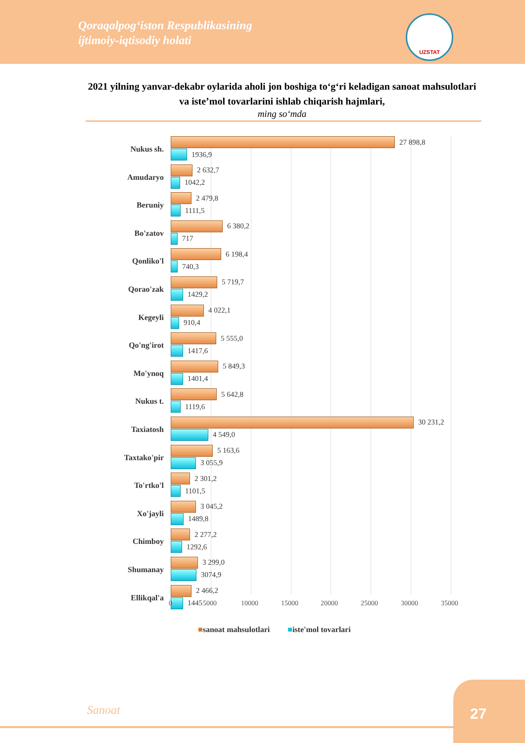Qoraqalpog‘iston Respublikasining
ijtimoiy-iqtisodiy holati
UZSTAT
2021 yilning yanvar-dekabr oylarida aholi jon boshiga to‘g‘ri keladigan sanoat mahsulotlari va iste’mol tovarlarini ishlab chiqarish hajmlari,
ming so‘mda
Nukus sh.
27 898,8
1936,9
Amudaryo
2 632,7
1042,2
Beruniy
2 479,8
1111,5
Bo'zatov
6 380,2
717
Qonliko'l
6 198,4
740,3
Qorao'zak
5 719,7
1429,2
Kegeyli
4 022,1
910,4
Qo'ng'irot
5 555,0
1417,6
Mo'ynoq
5 849,3
1401,4
Nukus t.
5 642,8
1119,6
Taxiatosh
30 231,2
4 549,0
Taxtako'pir
5 163,6
3 055,9
To'rtko'l
2 301,2
1101,5
Xo'jayli
3 045,2
1489,8
Chimboy
2 277,2
1292,6
Shumanay
3 299,0
3074,9
Ellikqal'a
2 466,2
1445
0 5000 10000 15000 20000 25000 30000 35000
■sanoat mahsulotlari ■iste'mol tovarlari
Sanoat
27